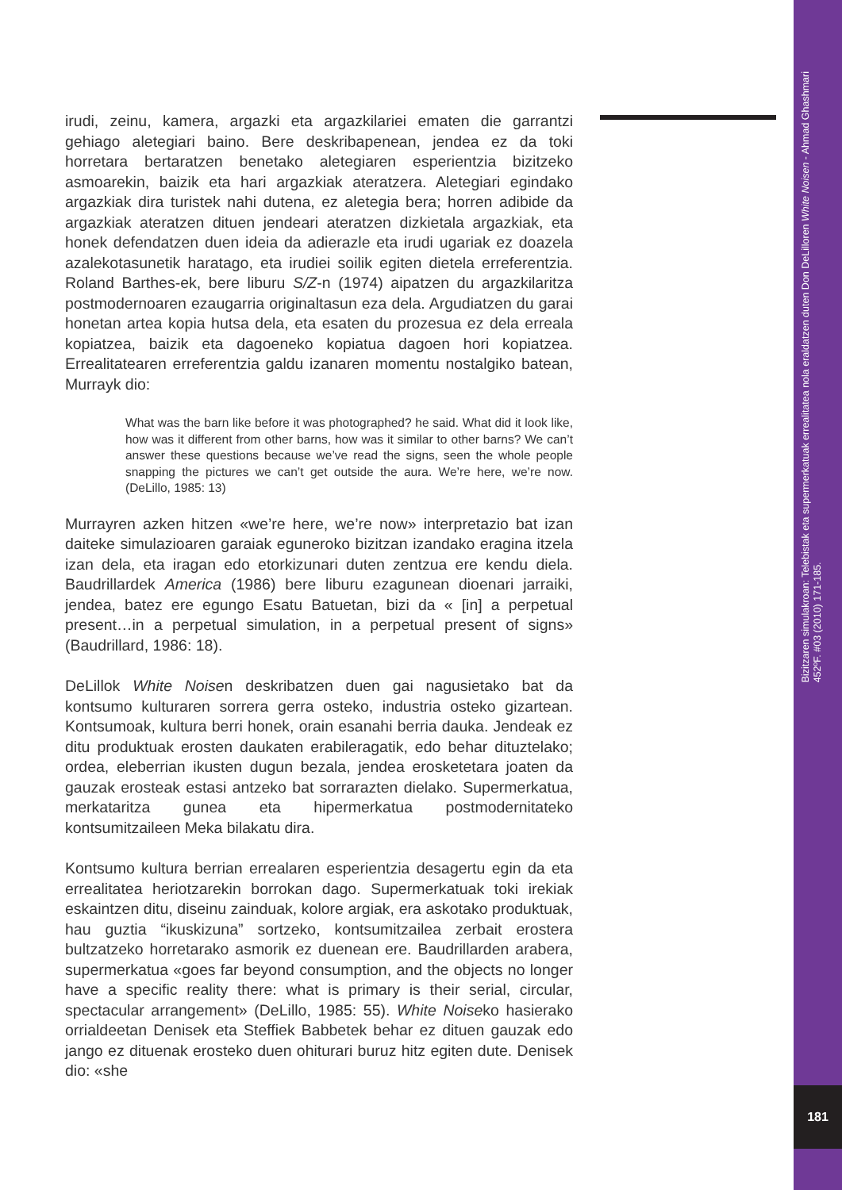Bizitzaren simulakroan: Telebistak eta supermerkatuak errealitatea nola eraldatzen duten Don DeLilloren White Noisen - Ahmad Ghashmari
452ºF. #03 (2010) 171-185.
181
irudi, zeinu, kamera, argazki eta argazkilariei ematen die garrantzi gehiago aletegiari baino. Bere deskribapenean, jendea ez da toki horretara bertaratzen benetako aletegiaren esperientzia bizitzeko asmoarekin, baizik eta hari argazkiak ateratzera. Aletegiari egindako argazkiak dira turistek nahi dutena, ez aletegia bera; horren adibide da argazkiak ateratzen dituen jendeari ateratzen dizkietala argazkiak, eta honek defendatzen duen ideia da adierazle eta irudi ugariak ez doazela azalekotasunetik haratago, eta irudiei soilik egiten dietela erreferentzia. Roland Barthes-ek, bere liburu S/Z-n (1974) aipatzen du argazkilaritza postmodernoaren ezaugarria originaltasun eza dela. Argudiatzen du garai honetan artea kopia hutsa dela, eta esaten du prozesua ez dela erreala kopiatzea, baizik eta dagoeneko kopiatua dagoen hori kopiatzea. Errealitatearen erreferentzia galdu izanaren momentu nostalgiko batean, Murrayk dio:
What was the barn like before it was photographed? he said. What did it look like, how was it different from other barns, how was it similar to other barns? We can’t answer these questions because we’ve read the signs, seen the whole people snapping the pictures we can’t get outside the aura. We’re here, we’re now. (DeLillo, 1985: 13)
Murrayren azken hitzen «we’re here, we’re now» interpretazio bat izan daiteke simulazioaren garaiak eguneroko bizitzan izandako eragina itzela izan dela, eta iragan edo etorkizunari duten zentzua ere kendu diela. Baudrillardek America (1986) bere liburu ezagunean dioenari jarraiki, jendea, batez ere egungo Esatu Batuetan, bizi da « [in] a perpetual present…in a perpetual simulation, in a perpetual present of signs» (Baudrillard, 1986: 18).
DeLillok White Noisen deskribatzen duen gai nagusietako bat da kontsumo kulturaren sorrera gerra osteko, industria osteko gizartean. Kontsumoak, kultura berri honek, orain esanahi berria dauka. Jendeak ez ditu produktuak erosten daukaten erabileragatik, edo behar dituztelako; ordea, eleberrian ikusten dugun bezala, jendea erosketetara joaten da gauzak erosteak estasi antzeko bat sorrarazten dielako. Supermerkatua, merkataritza gunea eta hipermerkatua postmodernitateko kontsumitzaileen Meka bilakatu dira.
Kontsumo kultura berrian errealaren esperientzia desagertu egin da eta errealitatea heriotzarekin borrokan dago. Supermerkatuak toki irekiak eskaintzen ditu, diseinu zainduak, kolore argiak, era askotako produktuak, hau guztia “ikuskizuna” sortzeko, kontsumitzailea zerbait erostera bultzatzeko horretarako asmorik ez duenean ere. Baudrillarden arabera, supermerkatua «goes far beyond consumption, and the objects no longer have a specific reality there: what is primary is their serial, circular, spectacular arrangement» (DeLillo, 1985: 55). White Noiseko hasierako orrialdeetan Denisek eta Steffiek Babbetek behar ez dituen gauzak edo jango ez dituenak erosteko duen ohiturari buruz hitz egiten dute. Denisek dio: «she